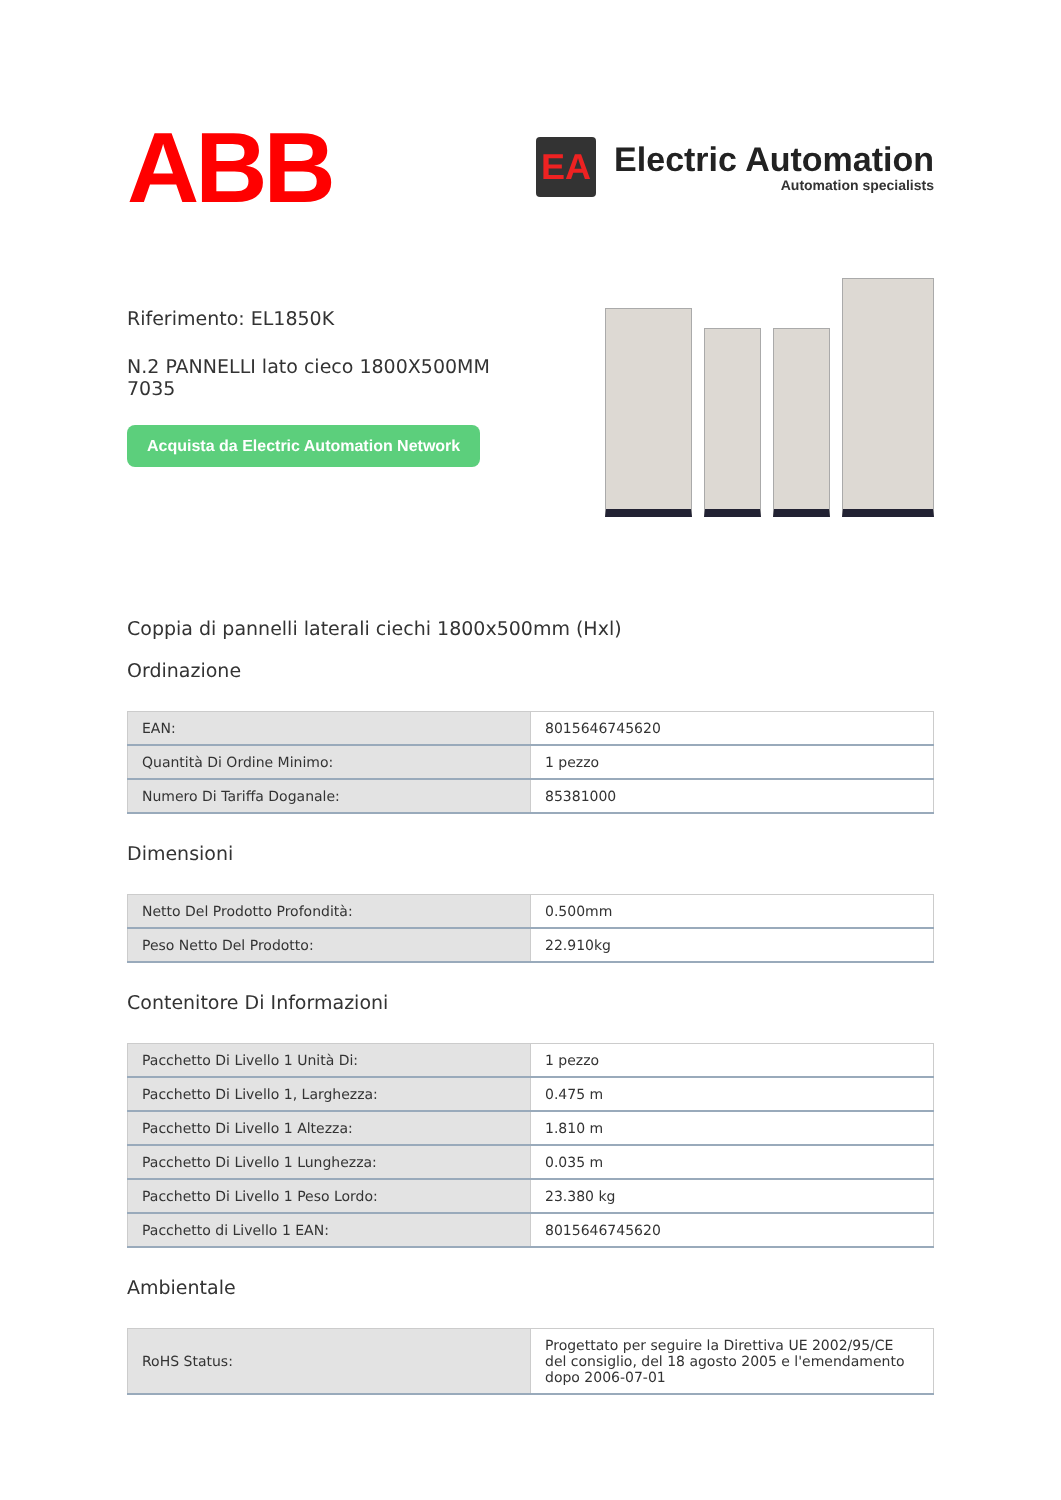ABB
EA
Electric Automation
Automation specialists
Riferimento: EL1850K
N.2 PANNELLI lato cieco 1800X500MM 7035
Acquista da Electric Automation Network
Coppia di pannelli laterali ciechi 1800x500mm (Hxl)
Ordinazione
| EAN: | 8015646745620 |
| Quantità Di Ordine Minimo: | 1 pezzo |
| Numero Di Tariffa Doganale: | 85381000 |
Dimensioni
| Netto Del Prodotto Profondità: | 0.500mm |
| Peso Netto Del Prodotto: | 22.910kg |
Contenitore Di Informazioni
| Pacchetto Di Livello 1 Unità Di: | 1 pezzo |
| Pacchetto Di Livello 1, Larghezza: | 0.475 m |
| Pacchetto Di Livello 1 Altezza: | 1.810 m |
| Pacchetto Di Livello 1 Lunghezza: | 0.035 m |
| Pacchetto Di Livello 1 Peso Lordo: | 23.380 kg |
| Pacchetto di Livello 1 EAN: | 8015646745620 |
Ambientale
| RoHS Status: | Progettato per seguire la Direttiva UE 2002/95/CE del consiglio, del 18 agosto 2005 e l'emendamento dopo 2006-07-01 |